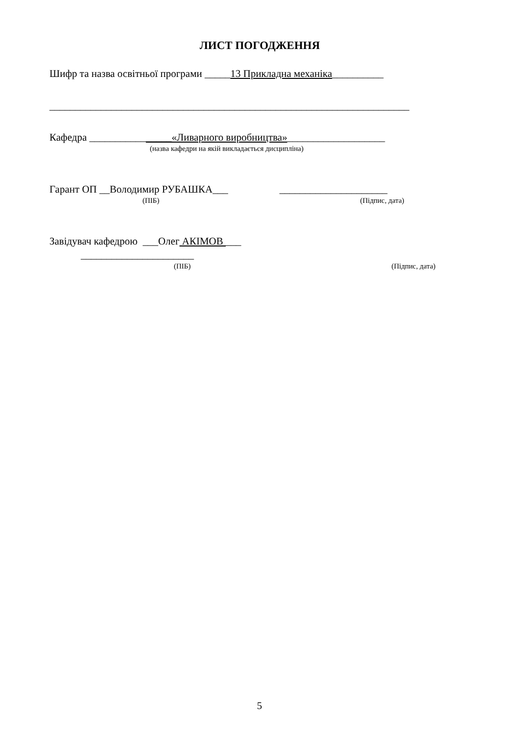ЛИСТ ПОГОДЖЕННЯ
Шифр та назва освітньої програми _____13 Прикладна механіка__________
______________________________________________________________________
Кафедра ________________«Ливарного виробництва»___________________
(назва кафедри на якій викладається дисципліна)
Гарант ОП __Володимир РУБАШКА___ _____________________
(ПІБ) (Підпис, дата)
Завідувач кафедрою ___Олег АКІМОВ ___
______________________
(ПІБ) (Підпис, дата)
5